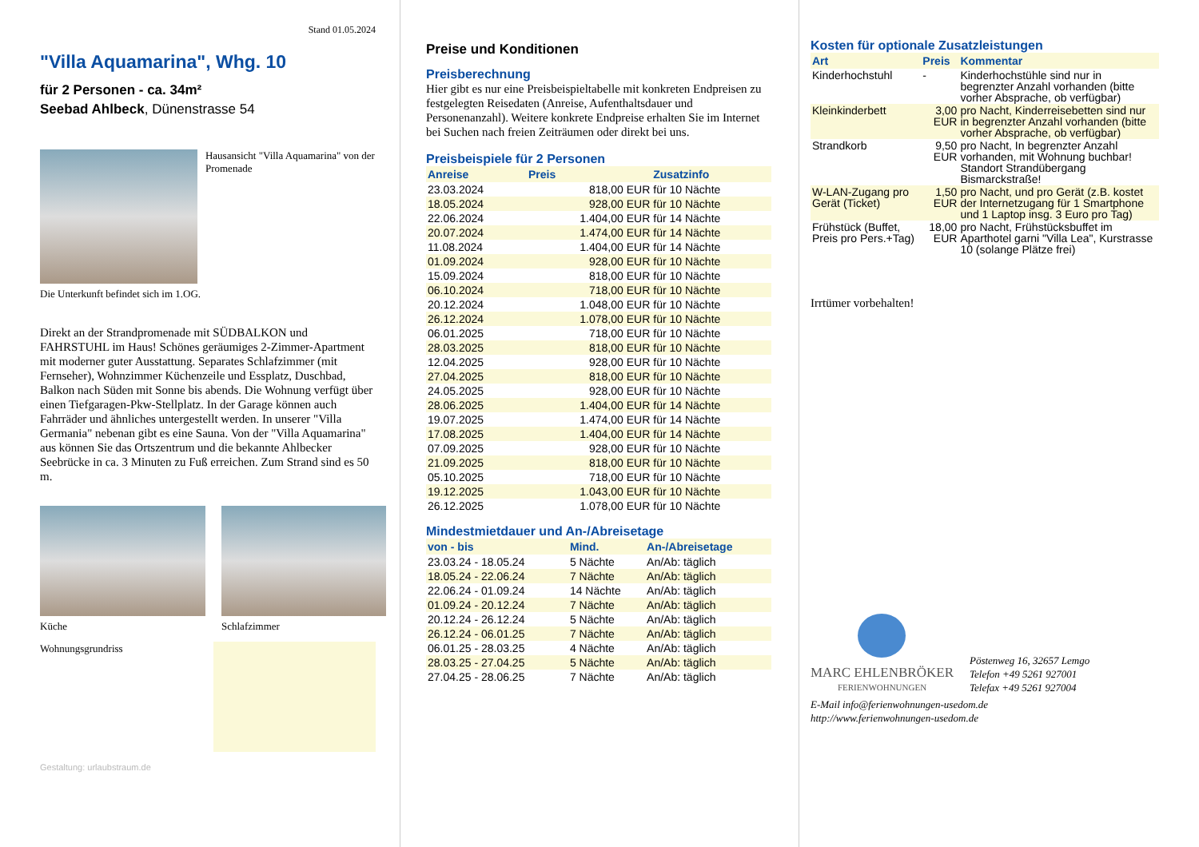Stand 01.05.2024
"Villa Aquamarina", Whg. 10
für 2 Personen - ca. 34m²
Seebad Ahlbeck, Dünenstrasse 54
Hausansicht "Villa Aquamarina" von der Promenade
Die Unterkunft befindet sich im 1.OG.
Direkt an der Strandpromenade mit SÜDBALKON und FAHRSTUHL im Haus! Schönes geräumiges 2-Zimmer-Apartment mit moderner guter Ausstattung. Separates Schlafzimmer (mit Fernseher), Wohnzimmer Küchenzeile und Essplatz, Duschbad, Balkon nach Süden mit Sonne bis abends. Die Wohnung verfügt über einen Tiefgaragen-Pkw-Stellplatz. In der Garage können auch Fahrräder und ähnliches untergestellt werden. In unserer "Villa Germania" nebenan gibt es eine Sauna. Von der "Villa Aquamarina" aus können Sie das Ortszentrum und die bekannte Ahlbecker Seebrücke in ca. 3 Minuten zu Fuß erreichen. Zum Strand sind es 50 m.
Küche Schlafzimmer
Wohnungsgrundriss
Gestaltung: urlaubstraum.de
Preise und Konditionen
Preisberechnung
Hier gibt es nur eine Preisbeispieltabelle mit konkreten Endpreisen zu festgelegten Reisedaten (Anreise, Aufenthaltsdauer und Personenanzahl). Weitere konkrete Endpreise erhalten Sie im Internet bei Suchen nach freien Zeiträumen oder direkt bei uns.
Preisbeispiele für 2 Personen
| Anreise | Preis | Zusatzinfo |
| --- | --- | --- |
| 23.03.2024 | 818,00 EUR | für 10 Nächte |
| 18.05.2024 | 928,00 EUR | für 10 Nächte |
| 22.06.2024 | 1.404,00 EUR | für 14 Nächte |
| 20.07.2024 | 1.474,00 EUR | für 14 Nächte |
| 11.08.2024 | 1.404,00 EUR | für 14 Nächte |
| 01.09.2024 | 928,00 EUR | für 10 Nächte |
| 15.09.2024 | 818,00 EUR | für 10 Nächte |
| 06.10.2024 | 718,00 EUR | für 10 Nächte |
| 20.12.2024 | 1.048,00 EUR | für 10 Nächte |
| 26.12.2024 | 1.078,00 EUR | für 10 Nächte |
| 06.01.2025 | 718,00 EUR | für 10 Nächte |
| 28.03.2025 | 818,00 EUR | für 10 Nächte |
| 12.04.2025 | 928,00 EUR | für 10 Nächte |
| 27.04.2025 | 818,00 EUR | für 10 Nächte |
| 24.05.2025 | 928,00 EUR | für 10 Nächte |
| 28.06.2025 | 1.404,00 EUR | für 14 Nächte |
| 19.07.2025 | 1.474,00 EUR | für 14 Nächte |
| 17.08.2025 | 1.404,00 EUR | für 14 Nächte |
| 07.09.2025 | 928,00 EUR | für 10 Nächte |
| 21.09.2025 | 818,00 EUR | für 10 Nächte |
| 05.10.2025 | 718,00 EUR | für 10 Nächte |
| 19.12.2025 | 1.043,00 EUR | für 10 Nächte |
| 26.12.2025 | 1.078,00 EUR | für 10 Nächte |
Mindestmietdauer und An-/Abreisetage
| von - bis | Mind. | An-/Abreisetage |
| --- | --- | --- |
| 23.03.24 - 18.05.24 | 5 Nächte | An/Ab: täglich |
| 18.05.24 - 22.06.24 | 7 Nächte | An/Ab: täglich |
| 22.06.24 - 01.09.24 | 14 Nächte | An/Ab: täglich |
| 01.09.24 - 20.12.24 | 7 Nächte | An/Ab: täglich |
| 20.12.24 - 26.12.24 | 5 Nächte | An/Ab: täglich |
| 26.12.24 - 06.01.25 | 7 Nächte | An/Ab: täglich |
| 06.01.25 - 28.03.25 | 4 Nächte | An/Ab: täglich |
| 28.03.25 - 27.04.25 | 5 Nächte | An/Ab: täglich |
| 27.04.25 - 28.06.25 | 7 Nächte | An/Ab: täglich |
Kosten für optionale Zusatzleistungen
| Art | Preis | Kommentar |
| --- | --- | --- |
| Kinderhochstuhl | - | Kinderhochstühle sind nur in begrenzter Anzahl vorhanden (bitte vorher Absprache, ob verfügbar) |
| Kleinkinderbett | 3,00 EUR | pro Nacht, Kinderreisebetten sind nur in begrenzter Anzahl vorhanden (bitte vorher Absprache, ob verfügbar) |
| Strandkorb | 9,50 EUR | pro Nacht, In begrenzter Anzahl vorhanden, mit Wohnung buchbar! Standort Strandübergang Bismarckstraße! |
| W-LAN-Zugang pro Gerät (Ticket) | 1,50 EUR | pro Nacht, und pro Gerät (z.B. kostet der Internetzugang für 1 Smartphone und 1 Laptop insg. 3 Euro pro Tag) |
| Frühstück (Buffet, Preis pro Pers.+Tag) | 18,00 EUR | pro Nacht, Frühstücksbuffet im Aparthotel garni "Villa Lea", Kurstrasse 10 (solange Plätze frei) |
Irrtümer vorbehalten!
MARC EHLENBRÖKER
FERIENWOHNUNGEN
Pöstenweg 16, 32657 Lemgo
Telefon +49 5261 927001
Telefax +49 5261 927004
E-Mail info@ferienwohnungen-usedom.de
http://www.ferienwohnungen-usedom.de